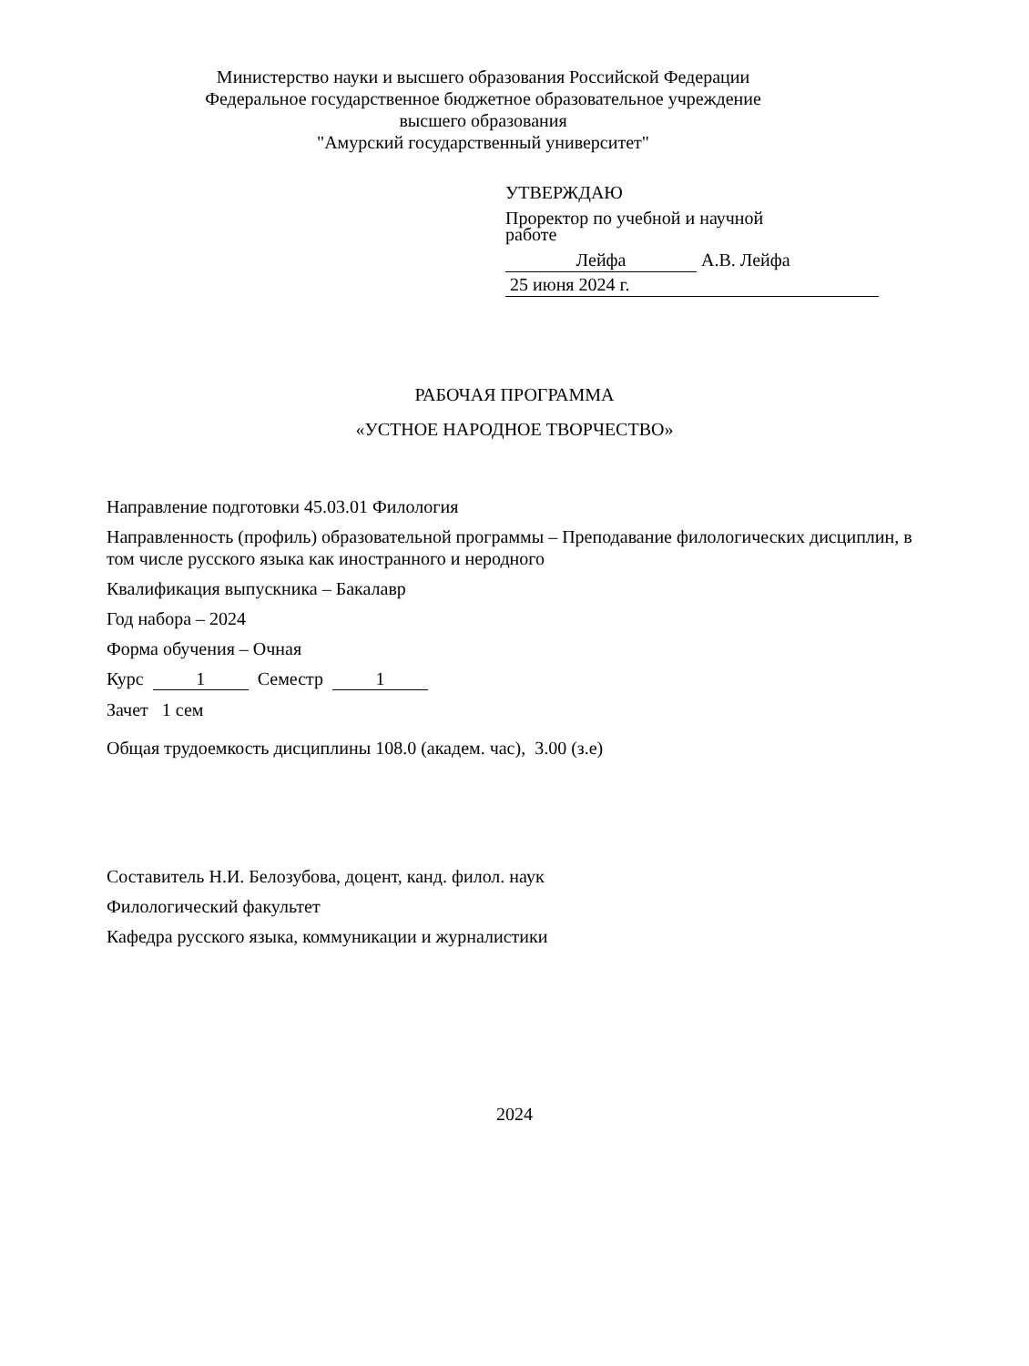Министерство науки и высшего образования Российской Федерации
Федеральное государственное бюджетное образовательное учреждение
высшего образования
"Амурский государственный университет"
УТВЕРЖДАЮ
Проректор по учебной и научной
работе
Лейфа А.В. Лейфа
25 июня 2024 г.
РАБОЧАЯ ПРОГРАММА
«УСТНОЕ НАРОДНОЕ ТВОРЧЕСТВО»
Направление подготовки 45.03.01 Филология
Направленность (профиль) образовательной программы – Преподавание филологических дисциплин, в том числе русского языка как иностранного и неродного
Квалификация выпускника – Бакалавр
Год набора – 2024
Форма обучения – Очная
Курс 1 Семестр 1
Зачет 1 сем
Общая трудоемкость дисциплины 108.0 (академ. час), 3.00 (з.е)
Составитель Н.И. Белозубова, доцент, канд. филол. наук
Филологический факультет
Кафедра русского языка, коммуникации и журналистики
2024